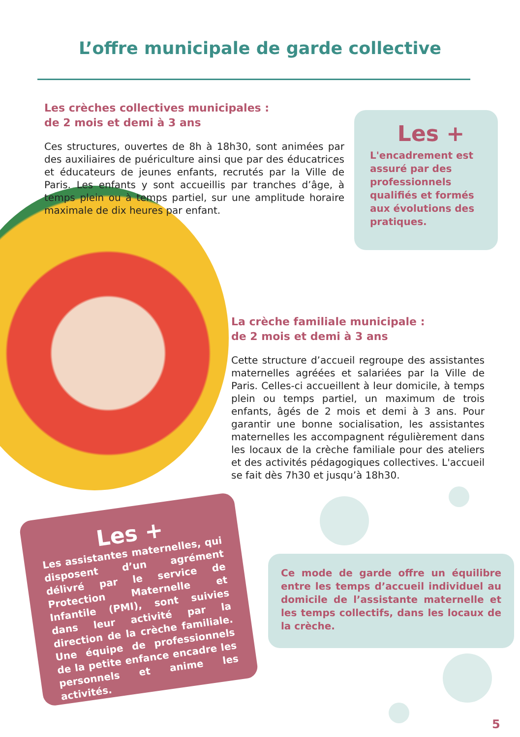L’offre municipale de garde collective
Les crèches collectives municipales :
de 2 mois et demi à 3 ans
Ces structures, ouvertes de 8h à 18h30, sont animées par des auxiliaires de puériculture ainsi que par des éducatrices et éducateurs de jeunes enfants, recrutés par la Ville de Paris. Les enfants y sont accueillis par tranches d’âge, à temps plein ou à temps partiel, sur une amplitude horaire maximale de dix heures par enfant.
Les +
L'encadrement est assuré par des professionnels qualifiés et formés aux évolutions des pratiques.
La crèche familiale municipale :
de 2 mois et demi à 3 ans
Cette structure d’accueil regroupe des assistantes maternelles agréées et salariées par la Ville de Paris. Celles-ci accueillent à leur domicile, à temps plein ou temps partiel, un maximum de trois enfants, âgés de 2 mois et demi à 3 ans. Pour garantir une bonne socialisation, les assistantes maternelles les accompagnent régulièrement dans les locaux de la crèche familiale pour des ateliers et des activités pédagogiques collectives. L'accueil se fait dès 7h30 et jusqu’à 18h30.
Les +
Les assistantes maternelles, qui disposent d’un agrément délivré par le service de Protection Maternelle et Infantile (PMI), sont suivies dans leur activité par la direction de la crèche familiale. Une équipe de professionnels de la petite enfance encadre les personnels et anime les activités.
Ce mode de garde offre un équilibre entre les temps d’accueil individuel au domicile de l’assistante maternelle et les temps collectifs, dans les locaux de la crèche.
5